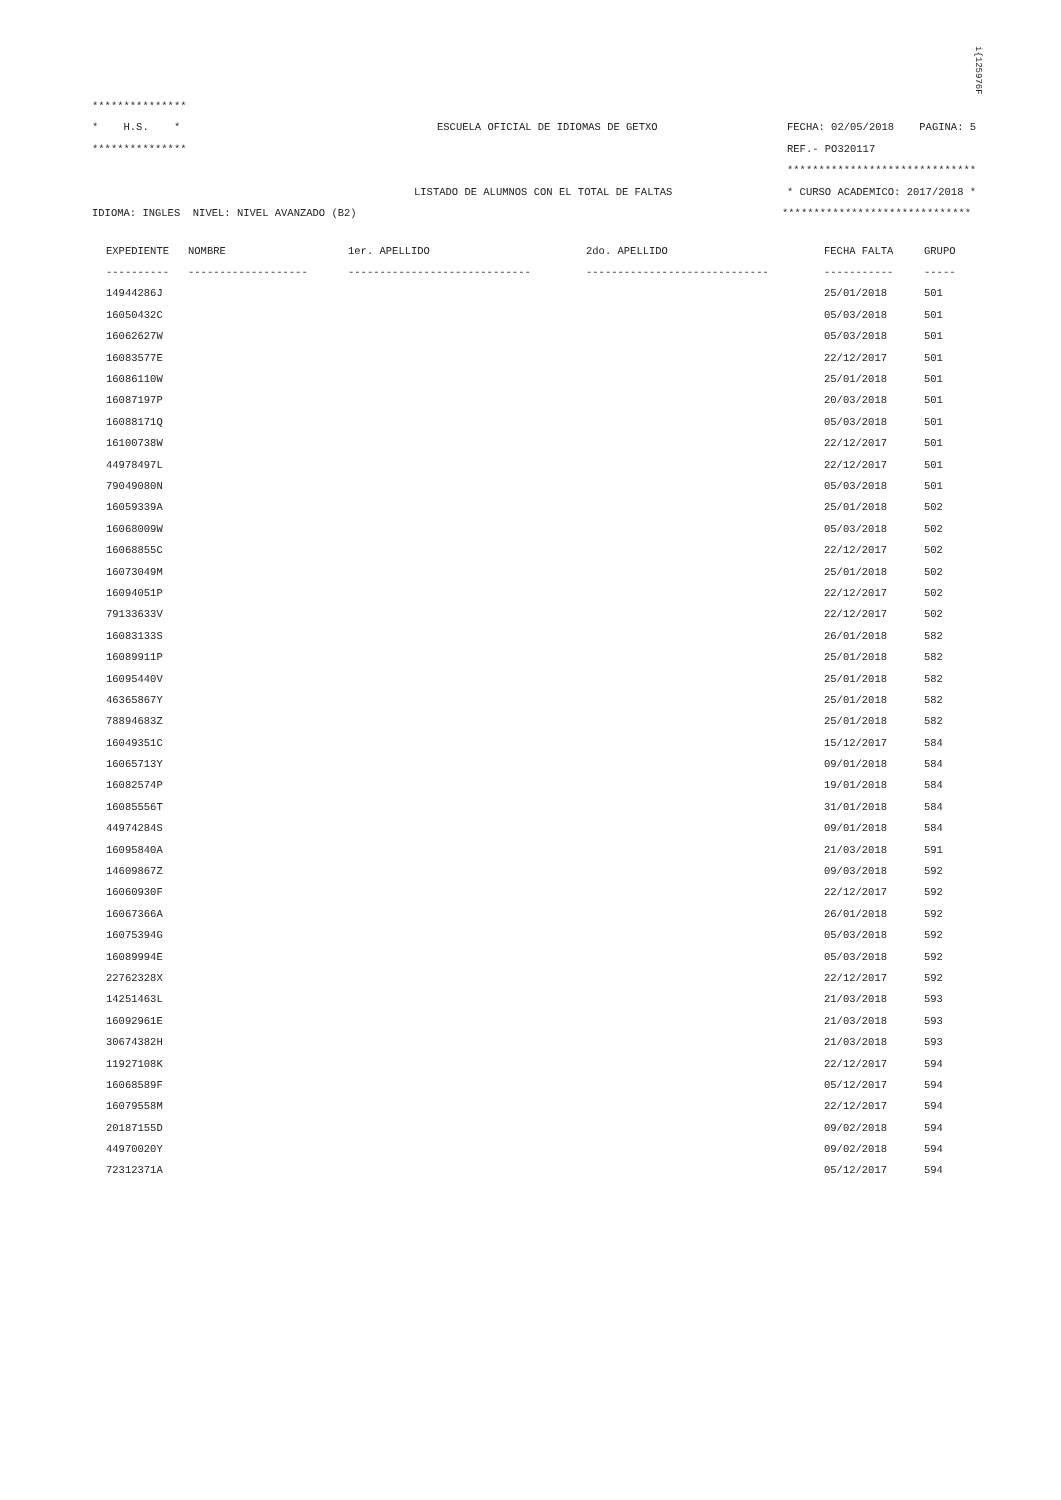i{125976F
***************
* H.S. * ESCUELA OFICIAL DE IDIOMAS DE GETXO FECHA: 02/05/2018 PAGINA: 5
*************** REF.- PO320117
******************************
LISTADO DE ALUMNOS CON EL TOTAL DE FALTAS * CURSO ACADEMICO: 2017/2018 *
IDIOMA: INGLES NIVEL: NIVEL AVANZADO (B2) ******************************
| EXPEDIENTE | NOMBRE | 1er. APELLIDO | 2do. APELLIDO | FECHA FALTA | GRUPO |
| --- | --- | --- | --- | --- | --- |
| ---------- | ------------------- | ----------------------------- | ----------------------------- | ----------- | ----- |
| 14944286J | | | | 25/01/2018 | 501 |
| 16050432C | | | | 05/03/2018 | 501 |
| 16062627W | | | | 05/03/2018 | 501 |
| 16083577E | | | | 22/12/2017 | 501 |
| 16086110W | | | | 25/01/2018 | 501 |
| 16087197P | | | | 20/03/2018 | 501 |
| 16088171Q | | | | 05/03/2018 | 501 |
| 16100738W | | | | 22/12/2017 | 501 |
| 44978497L | | | | 22/12/2017 | 501 |
| 79049080N | | | | 05/03/2018 | 501 |
| 16059339A | | | | 25/01/2018 | 502 |
| 16068009W | | | | 05/03/2018 | 502 |
| 16068855C | | | | 22/12/2017 | 502 |
| 16073049M | | | | 25/01/2018 | 502 |
| 16094051P | | | | 22/12/2017 | 502 |
| 79133633V | | | | 22/12/2017 | 502 |
| 16083133S | | | | 26/01/2018 | 582 |
| 16089911P | | | | 25/01/2018 | 582 |
| 16095440V | | | | 25/01/2018 | 582 |
| 46365867Y | | | | 25/01/2018 | 582 |
| 78894683Z | | | | 25/01/2018 | 582 |
| 16049351C | | | | 15/12/2017 | 584 |
| 16065713Y | | | | 09/01/2018 | 584 |
| 16082574P | | | | 19/01/2018 | 584 |
| 16085556T | | | | 31/01/2018 | 584 |
| 44974284S | | | | 09/01/2018 | 584 |
| 16095840A | | | | 21/03/2018 | 591 |
| 14609867Z | | | | 09/03/2018 | 592 |
| 16060930F | | | | 22/12/2017 | 592 |
| 16067366A | | | | 26/01/2018 | 592 |
| 16075394G | | | | 05/03/2018 | 592 |
| 16089994E | | | | 05/03/2018 | 592 |
| 22762328X | | | | 22/12/2017 | 592 |
| 14251463L | | | | 21/03/2018 | 593 |
| 16092961E | | | | 21/03/2018 | 593 |
| 30674382H | | | | 21/03/2018 | 593 |
| 11927108K | | | | 22/12/2017 | 594 |
| 16068589F | | | | 05/12/2017 | 594 |
| 16079558M | | | | 22/12/2017 | 594 |
| 20187155D | | | | 09/02/2018 | 594 |
| 44970020Y | | | | 09/02/2018 | 594 |
| 72312371A | | | | 05/12/2017 | 594 |